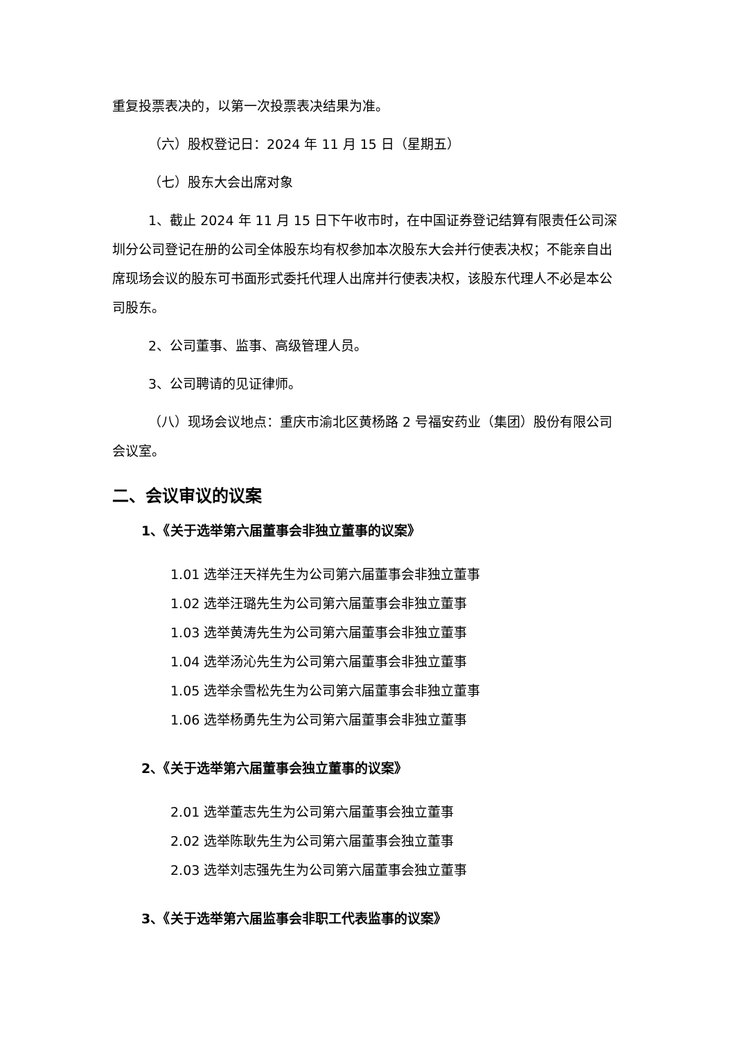重复投票表决的，以第一次投票表决结果为准。
（六）股权登记日：2024 年 11 月 15 日（星期五）
（七）股东大会出席对象
1、截止 2024 年 11 月 15 日下午收市时，在中国证券登记结算有限责任公司深圳分公司登记在册的公司全体股东均有权参加本次股东大会并行使表决权；不能亲自出席现场会议的股东可书面形式委托代理人出席并行使表决权，该股东代理人不必是本公司股东。
2、公司董事、监事、高级管理人员。
3、公司聘请的见证律师。
（八）现场会议地点：重庆市渝北区黄杨路 2 号福安药业（集团）股份有限公司会议室。
二、会议审议的议案
1、《关于选举第六届董事会非独立董事的议案》
1.01 选举汪天祥先生为公司第六届董事会非独立董事
1.02 选举汪璐先生为公司第六届董事会非独立董事
1.03 选举黄涛先生为公司第六届董事会非独立董事
1.04 选举汤沁先生为公司第六届董事会非独立董事
1.05 选举余雪松先生为公司第六届董事会非独立董事
1.06 选举杨勇先生为公司第六届董事会非独立董事
2、《关于选举第六届董事会独立董事的议案》
2.01 选举董志先生为公司第六届董事会独立董事
2.02 选举陈耿先生为公司第六届董事会独立董事
2.03 选举刘志强先生为公司第六届董事会独立董事
3、《关于选举第六届监事会非职工代表监事的议案》